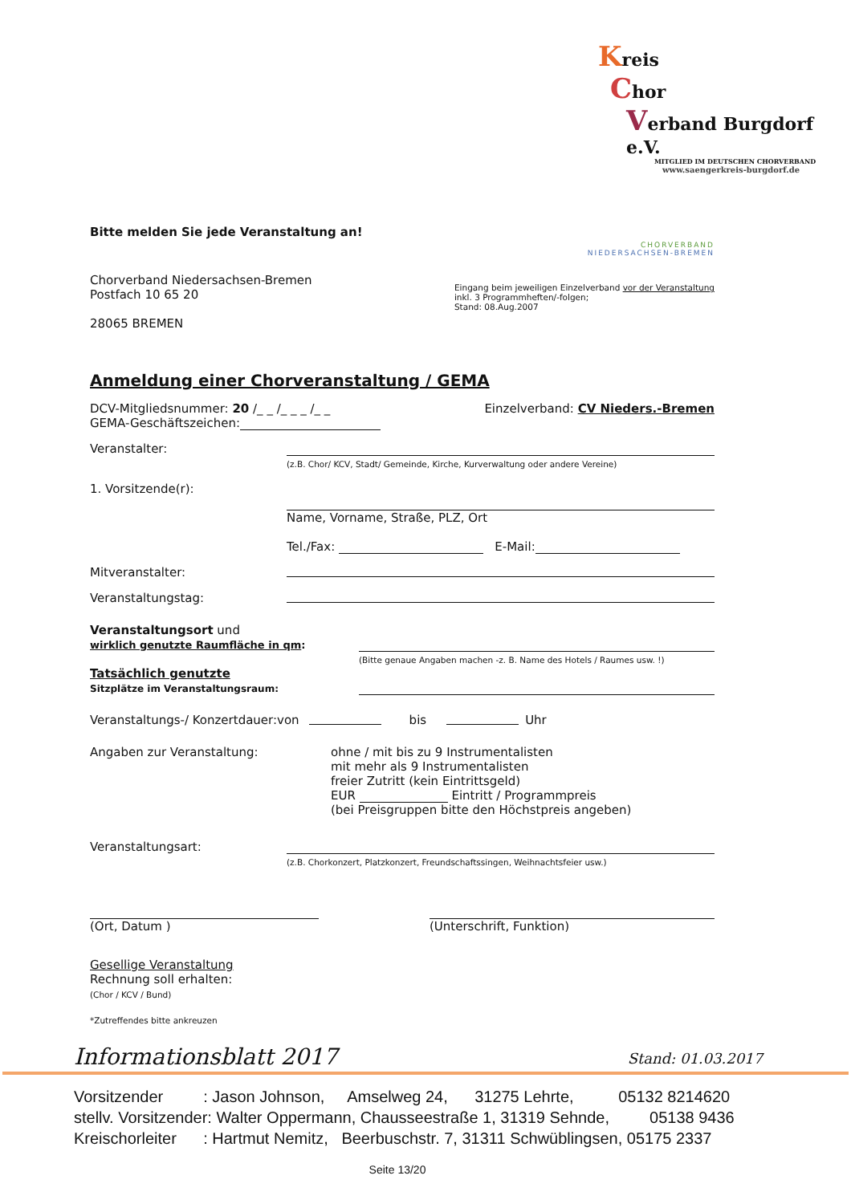Kreis
Chor
Verband Burgdorf e.V.
MITGLIED IM DEUTSCHEN CHORVERBAND
www.saengerkreis-burgdorf.de
Bitte melden Sie jede Veranstaltung an!
CHORVERBAND
NIEDERSACHSEN-BREMEN
Chorverband Niedersachsen-Bremen
Postfach 10 65 20
28065 BREMEN
Eingang beim jeweiligen Einzelverband vor der Veranstaltung
inkl. 3 Programmheften/-folgen;
Stand: 08.Aug.2007
Anmeldung einer Chorveranstaltung / GEMA
DCV-Mitgliedsnummer: 20 /_ _ /_ _ _ /_ _ Einzelverband: CV Nieders.-Bremen
GEMA-Geschäftszeichen:
Veranstalter:
(z.B. Chor/ KCV, Stadt/ Gemeinde, Kirche, Kurverwaltung oder andere Vereine)
1. Vorsitzende(r):
Name, Vorname, Straße, PLZ, Ort
Tel./Fax: E-Mail:
Mitveranstalter:
Veranstaltungstag:
Veranstaltungsort und
wirklich genutzte Raumfläche in qm:
Tatsächlich genutzte
Sitzplätze im Veranstaltungsraum:
(Bitte genaue Angaben machen -z. B. Name des Hotels / Raumes usw. !)
Veranstaltungs-/ Konzertdauer:von bis Uhr
Angaben zur Veranstaltung: ohne / mit bis zu 9 Instrumentalisten
mit mehr als 9 Instrumentalisten
freier Zutritt (kein Eintrittsgeld)
EUR Eintritt / Programmpreis
(bei Preisgruppen bitte den Höchstpreis angeben)
Veranstaltungsart:
(z.B. Chorkonzert, Platzkonzert, Freundschaftssingen, Weihnachtsfeier usw.)
(Ort, Datum )
(Unterschrift, Funktion)
Gesellige Veranstaltung
Rechnung soll erhalten:
(Chor / KCV / Bund)
*Zutreffendes bitte ankreuzen
Informationsblatt 2017 Stand: 01.03.2017
Vorsitzender : Jason Johnson, Amselweg 24, 31275 Lehrte, 05132 8214620
stellv. Vorsitzender: Walter Oppermann, Chausseestraße 1, 31319 Sehnde, 05138 9436
Kreischorleiter : Hartmut Nemitz, Beerbuschstr. 7, 31311 Schwüblingsen, 05175 2337
Seite 13/20